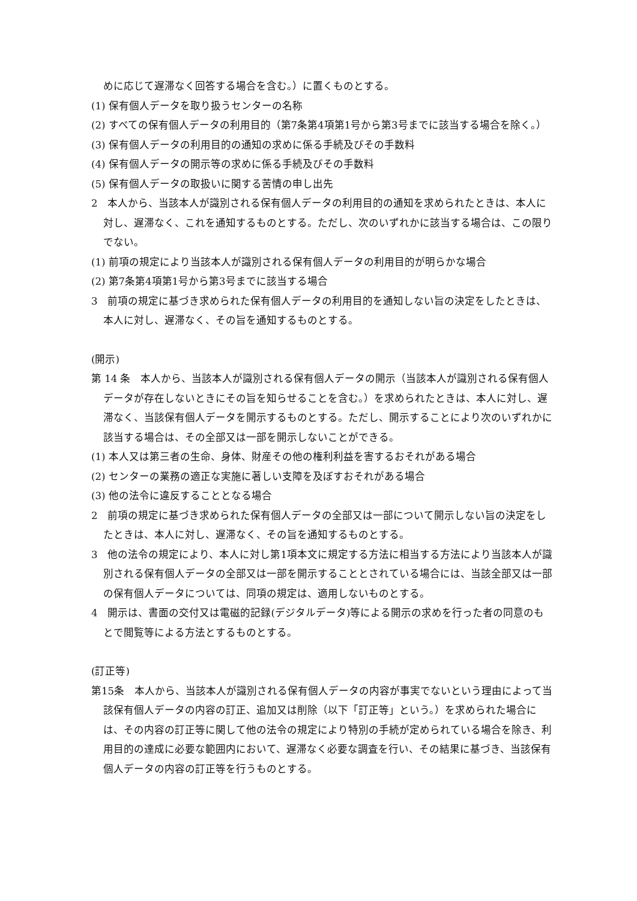めに応じて遅滞なく回答する場合を含む。）に置くものとする。
(1) 保有個人データを取り扱うセンターの名称
(2) すべての保有個人データの利用目的（第7条第4項第1号から第3号までに該当する場合を除く。）
(3) 保有個人データの利用目的の通知の求めに係る手続及びその手数料
(4) 保有個人データの開示等の求めに係る手続及びその手数料
(5) 保有個人データの取扱いに関する苦情の申し出先
2　本人から、当該本人が識別される保有個人データの利用目的の通知を求められたときは、本人に対し、遅滞なく、これを通知するものとする。ただし、次のいずれかに該当する場合は、この限りでない。
(1) 前項の規定により当該本人が識別される保有個人データの利用目的が明らかな場合
(2) 第7条第4項第1号から第3号までに該当する場合
3　前項の規定に基づき求められた保有個人データの利用目的を通知しない旨の決定をしたときは、本人に対し、遅滞なく、その旨を通知するものとする。
(開示)
第 14 条　本人から、当該本人が識別される保有個人データの開示（当該本人が識別される保有個人データが存在しないときにその旨を知らせることを含む。）を求められたときは、本人に対し、遅滞なく、当該保有個人データを開示するものとする。ただし、開示することにより次のいずれかに該当する場合は、その全部又は一部を開示しないことができる。
(1) 本人又は第三者の生命、身体、財産その他の権利利益を害するおそれがある場合
(2) センターの業務の適正な実施に著しい支障を及ぼすおそれがある場合
(3) 他の法令に違反することとなる場合
2　前項の規定に基づき求められた保有個人データの全部又は一部について開示しない旨の決定をしたときは、本人に対し、遅滞なく、その旨を通知するものとする。
3　他の法令の規定により、本人に対し第1項本文に規定する方法に相当する方法により当該本人が識別される保有個人データの全部又は一部を開示することとされている場合には、当該全部又は一部の保有個人データについては、同項の規定は、適用しないものとする。
4　開示は、書面の交付又は電磁的記録(デジタルデータ)等による開示の求めを行った者の同意のもとで閲覧等による方法とするものとする。
(訂正等)
第15条　本人から、当該本人が識別される保有個人データの内容が事実でないという理由によって当該保有個人データの内容の訂正、追加又は削除（以下「訂正等」という。）を求められた場合には、その内容の訂正等に関して他の法令の規定により特別の手続が定められている場合を除き、利用目的の達成に必要な範囲内において、遅滞なく必要な調査を行い、その結果に基づき、当該保有個人データの内容の訂正等を行うものとする。